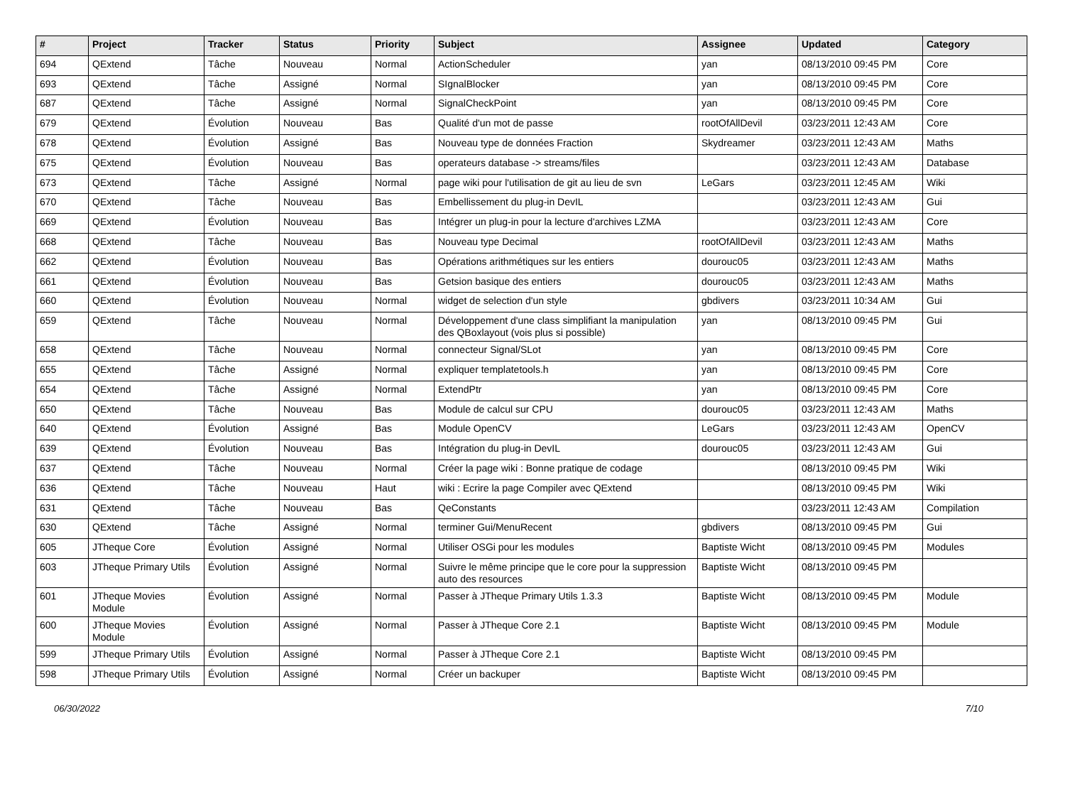| # | Project | Tracker | Status | Priority | Subject | Assignee | Updated | Category |
| --- | --- | --- | --- | --- | --- | --- | --- | --- |
| 694 | QExtend | Tâche | Nouveau | Normal | ActionScheduler | yan | 08/13/2010 09:45 PM | Core |
| 693 | QExtend | Tâche | Assigné | Normal | SIgnalBlocker | yan | 08/13/2010 09:45 PM | Core |
| 687 | QExtend | Tâche | Assigné | Normal | SignalCheckPoint | yan | 08/13/2010 09:45 PM | Core |
| 679 | QExtend | Évolution | Nouveau | Bas | Qualité d'un mot de passe | rootOfAllDevil | 03/23/2011 12:43 AM | Core |
| 678 | QExtend | Évolution | Assigné | Bas | Nouveau type de données Fraction | Skydreamer | 03/23/2011 12:43 AM | Maths |
| 675 | QExtend | Évolution | Nouveau | Bas | operateurs database -> streams/files | | 03/23/2011 12:43 AM | Database |
| 673 | QExtend | Tâche | Assigné | Normal | page wiki pour l'utilisation de git au lieu de svn | LeGars | 03/23/2011 12:45 AM | Wiki |
| 670 | QExtend | Tâche | Nouveau | Bas | Embellissement du plug-in DevIL | | 03/23/2011 12:43 AM | Gui |
| 669 | QExtend | Évolution | Nouveau | Bas | Intégrer un plug-in pour la lecture d'archives LZMA | | 03/23/2011 12:43 AM | Core |
| 668 | QExtend | Tâche | Nouveau | Bas | Nouveau type Decimal | rootOfAllDevil | 03/23/2011 12:43 AM | Maths |
| 662 | QExtend | Évolution | Nouveau | Bas | Opérations arithmétiques sur les entiers | dourouc05 | 03/23/2011 12:43 AM | Maths |
| 661 | QExtend | Évolution | Nouveau | Bas | Getsion basique des entiers | dourouc05 | 03/23/2011 12:43 AM | Maths |
| 660 | QExtend | Évolution | Nouveau | Normal | widget de selection d'un style | gbdivers | 03/23/2011 10:34 AM | Gui |
| 659 | QExtend | Tâche | Nouveau | Normal | Développement d'une class simplifiant la manipulation des QBoxlayout (vois plus si possible) | yan | 08/13/2010 09:45 PM | Gui |
| 658 | QExtend | Tâche | Nouveau | Normal | connecteur Signal/SLot | yan | 08/13/2010 09:45 PM | Core |
| 655 | QExtend | Tâche | Assigné | Normal | expliquer templatetools.h | yan | 08/13/2010 09:45 PM | Core |
| 654 | QExtend | Tâche | Assigné | Normal | ExtendPtr | yan | 08/13/2010 09:45 PM | Core |
| 650 | QExtend | Tâche | Nouveau | Bas | Module de calcul sur CPU | dourouc05 | 03/23/2011 12:43 AM | Maths |
| 640 | QExtend | Évolution | Assigné | Bas | Module OpenCV | LeGars | 03/23/2011 12:43 AM | OpenCV |
| 639 | QExtend | Évolution | Nouveau | Bas | Intégration du plug-in DevIL | dourouc05 | 03/23/2011 12:43 AM | Gui |
| 637 | QExtend | Tâche | Nouveau | Normal | Créer la page wiki : Bonne pratique de codage | | 08/13/2010 09:45 PM | Wiki |
| 636 | QExtend | Tâche | Nouveau | Haut | wiki : Ecrire la page Compiler avec QExtend | | 08/13/2010 09:45 PM | Wiki |
| 631 | QExtend | Tâche | Nouveau | Bas | QeConstants | | 03/23/2011 12:43 AM | Compilation |
| 630 | QExtend | Tâche | Assigné | Normal | terminer Gui/MenuRecent | gbdivers | 08/13/2010 09:45 PM | Gui |
| 605 | JTheque Core | Évolution | Assigné | Normal | Utiliser OSGi pour les modules | Baptiste Wicht | 08/13/2010 09:45 PM | Modules |
| 603 | JTheque Primary Utils | Évolution | Assigné | Normal | Suivre le même principe que le core pour la suppression auto des resources | Baptiste Wicht | 08/13/2010 09:45 PM | |
| 601 | JTheque Movies Module | Évolution | Assigné | Normal | Passer à JTheque Primary Utils 1.3.3 | Baptiste Wicht | 08/13/2010 09:45 PM | Module |
| 600 | JTheque Movies Module | Évolution | Assigné | Normal | Passer à JTheque Core 2.1 | Baptiste Wicht | 08/13/2010 09:45 PM | Module |
| 599 | JTheque Primary Utils | Évolution | Assigné | Normal | Passer à JTheque Core 2.1 | Baptiste Wicht | 08/13/2010 09:45 PM | |
| 598 | JTheque Primary Utils | Évolution | Assigné | Normal | Créer un backuper | Baptiste Wicht | 08/13/2010 09:45 PM | |
06/30/2022 7/10